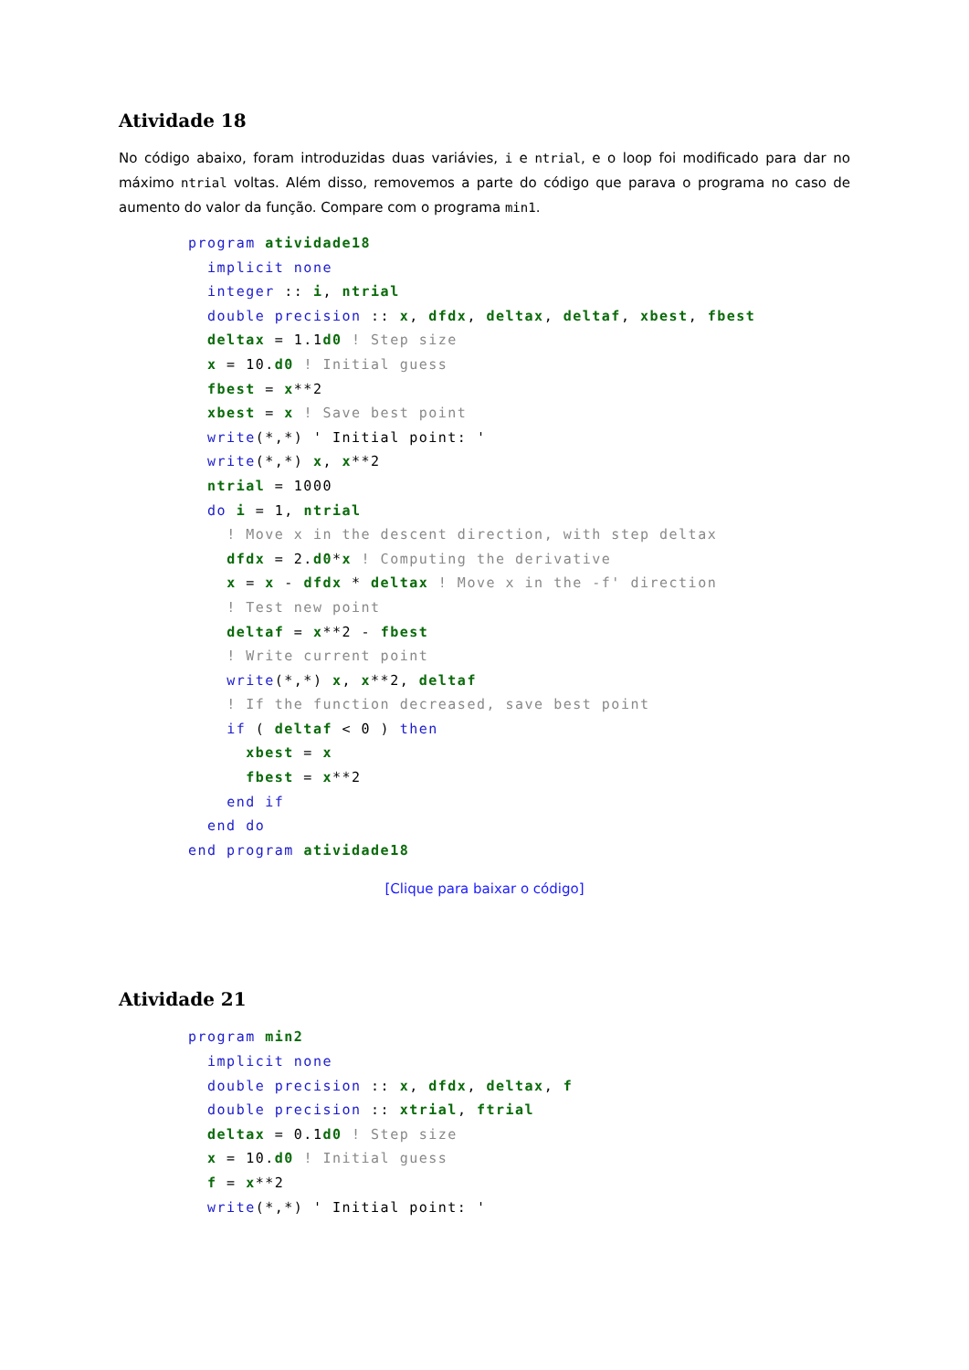Atividade 18
No código abaixo, foram introduzidas duas variávies, i e ntrial, e o loop foi modificado para dar no máximo ntrial voltas. Além disso, removemos a parte do código que parava o programa no caso de aumento do valor da função. Compare com o programa min1.
program atividade18
  implicit none
  integer :: i, ntrial
  double precision :: x, dfdx, deltax, deltaf, xbest, fbest
  deltax = 1.1d0 ! Step size
  x = 10.d0 ! Initial guess
  fbest = x**2
  xbest = x ! Save best point
  write(*,*) ' Initial point: '
  write(*,*) x, x**2
  ntrial = 1000
  do i = 1, ntrial
    ! Move x in the descent direction, with step deltax
    dfdx = 2.d0*x ! Computing the derivative
    x = x - dfdx * deltax ! Move x in the -f' direction
    ! Test new point
    deltaf = x**2 - fbest
    ! Write current point
    write(*,*) x, x**2, deltaf
    ! If the function decreased, save best point
    if ( deltaf < 0 ) then
      xbest = x
      fbest = x**2
    end if
  end do
end program atividade18
[Clique para baixar o código]
Atividade 21
program min2
  implicit none
  double precision :: x, dfdx, deltax, f
  double precision :: xtrial, ftrial
  deltax = 0.1d0 ! Step size
  x = 10.d0 ! Initial guess
  f = x**2
  write(*,*) ' Initial point: '